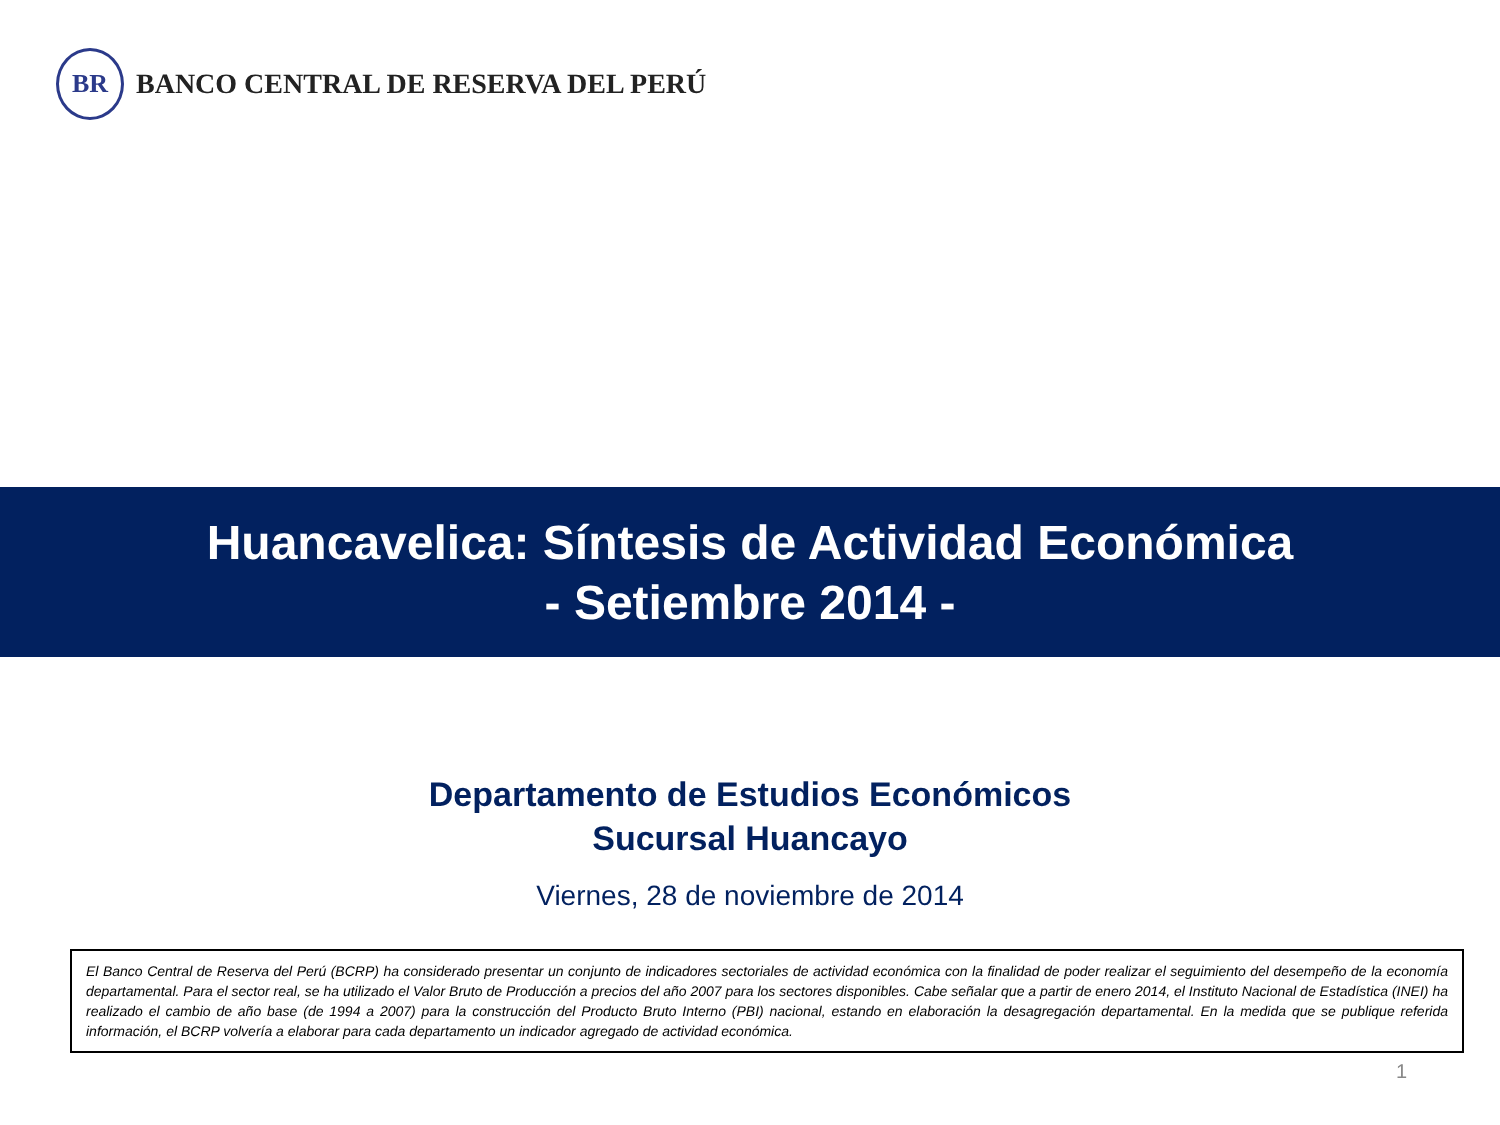BR
BANCO CENTRAL DE RESERVA DEL PERÚ
Huancavelica: Síntesis de Actividad Económica
- Setiembre 2014 -
Departamento de Estudios Económicos
Sucursal Huancayo
Viernes, 28 de noviembre de 2014
El Banco Central de Reserva del Perú (BCRP) ha considerado presentar un conjunto de indicadores sectoriales de actividad económica con la finalidad de poder realizar el seguimiento del desempeño de la economía departamental. Para el sector real, se ha utilizado el Valor Bruto de Producción a precios del año 2007 para los sectores disponibles. Cabe señalar que a partir de enero 2014, el Instituto Nacional de Estadística (INEI) ha realizado el cambio de año base (de 1994 a 2007) para la construcción del Producto Bruto Interno (PBI) nacional, estando en elaboración la desagregación departamental. En la medida que se publique referida información, el BCRP volvería a elaborar para cada departamento un indicador agregado de actividad económica.
1